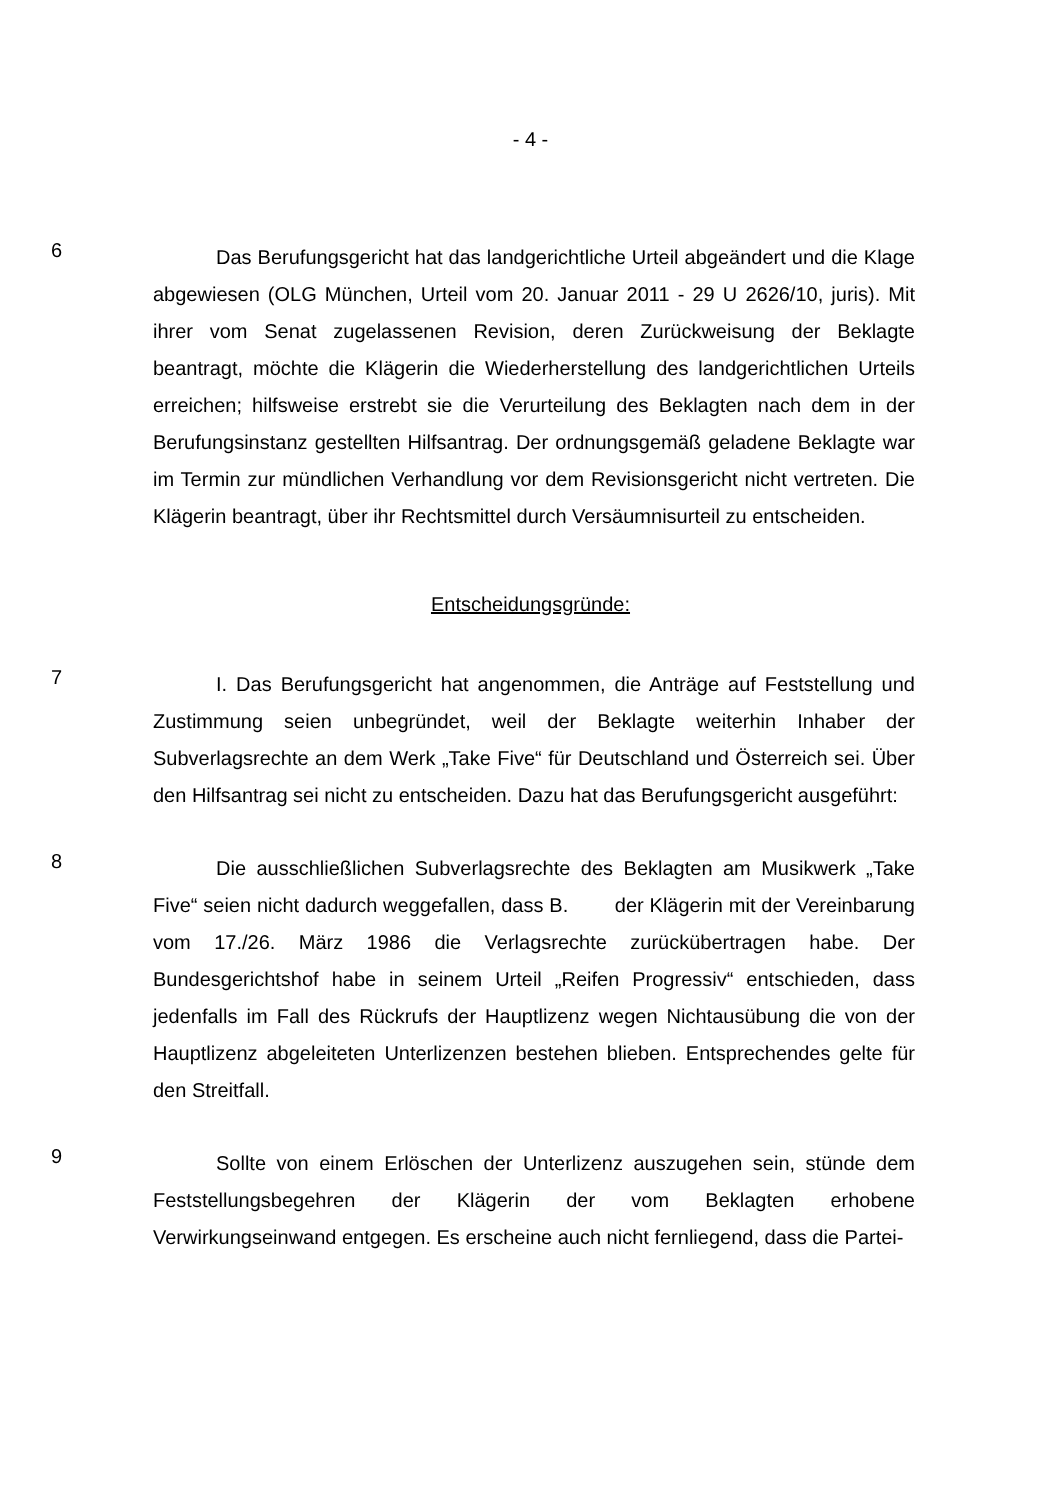- 4 -
6
Das Berufungsgericht hat das landgerichtliche Urteil abgeändert und die Klage abgewiesen (OLG München, Urteil vom 20. Januar 2011 - 29 U 2626/10, juris). Mit ihrer vom Senat zugelassenen Revision, deren Zurückweisung der Beklagte beantragt, möchte die Klägerin die Wiederherstellung des landgerichtlichen Urteils erreichen; hilfsweise erstrebt sie die Verurteilung des Beklagten nach dem in der Berufungsinstanz gestellten Hilfsantrag. Der ordnungsgemäß geladene Beklagte war im Termin zur mündlichen Verhandlung vor dem Revisionsgericht nicht vertreten. Die Klägerin beantragt, über ihr Rechtsmittel durch Versäumnisurteil zu entscheiden.
Entscheidungsgründe:
7
I. Das Berufungsgericht hat angenommen, die Anträge auf Feststellung und Zustimmung seien unbegründet, weil der Beklagte weiterhin Inhaber der Subverlagsrechte an dem Werk „Take Five“ für Deutschland und Österreich sei. Über den Hilfsantrag sei nicht zu entscheiden. Dazu hat das Berufungsgericht ausgeführt:
8
Die ausschließlichen Subverlagsrechte des Beklagten am Musikwerk „Take Five“ seien nicht dadurch weggefallen, dass B. der Klägerin mit der Vereinbarung vom 17./26. März 1986 die Verlagsrechte zurückübertragen habe. Der Bundesgerichtshof habe in seinem Urteil „Reifen Progressiv“ entschieden, dass jedenfalls im Fall des Rückrufs der Hauptlizenz wegen Nichtausübung die von der Hauptlizenz abgeleiteten Unterlizenzen bestehen blieben. Entsprechendes gelte für den Streitfall.
9
Sollte von einem Erlöschen der Unterlizenz auszugehen sein, stünde dem Feststellungsbegehren der Klägerin der vom Beklagten erhobene Verwirkungseinwand entgegen. Es erscheine auch nicht fernliegend, dass die Partei-